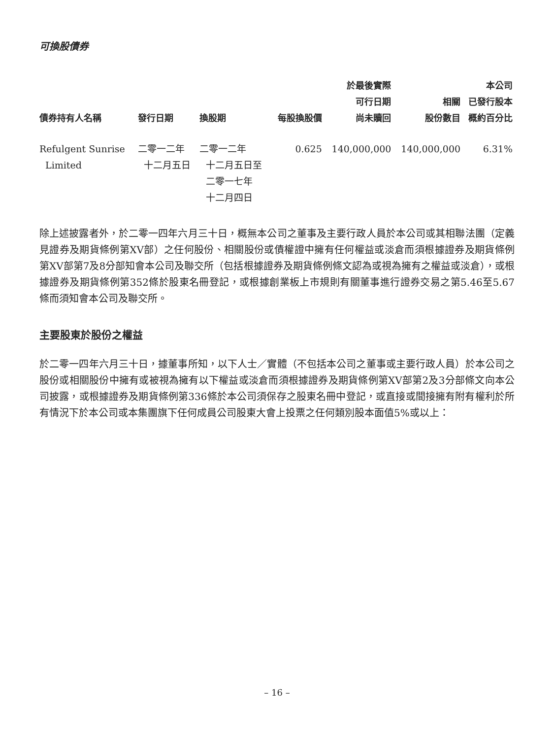可換股債券
| 債券持有人名稱 | 發行日期 | 換股期 | 每股換股價 | 於最後實際 可行日期 尚未贖回 | 相關 股份數目 | 本公司 已發行股本 概約百分比 |
| --- | --- | --- | --- | --- | --- | --- |
| Refulgent Sunrise Limited | 二零一二年 十二月五日 | 二零一二年 十二月五日至 二零一七年 十二月四日 | 0.625 | 140,000,000 | 140,000,000 | 6.31% |
除上述披露者外，於二零一四年六月三十日，概無本公司之董事及主要行政人員於本公司或其相聯法團（定義見證券及期貨條例第XV部）之任何股份、相關股份或債權證中擁有任何權益或淡倉而須根據證券及期貨條例第XV部第7及8分部知會本公司及聯交所（包括根據證券及期貨條例條文認為或視為擁有之權益或淡倉），或根據證券及期貨條例第352條於股東名冊登記，或根據創業板上市規則有關董事進行證券交易之第5.46至5.67條而須知會本公司及聯交所。
主要股東於股份之權益
於二零一四年六月三十日，據董事所知，以下人士／實體（不包括本公司之董事或主要行政人員）於本公司之股份或相關股份中擁有或被視為擁有以下權益或淡倉而須根據證券及期貨條例第XV部第2及3分部條文向本公司披露，或根據證券及期貨條例第336條於本公司須保存之股東名冊中登記，或直接或間接擁有附有權利於所有情況下於本公司或本集團旗下任何成員公司股東大會上投票之任何類別股本面值5%或以上：
– 16 –